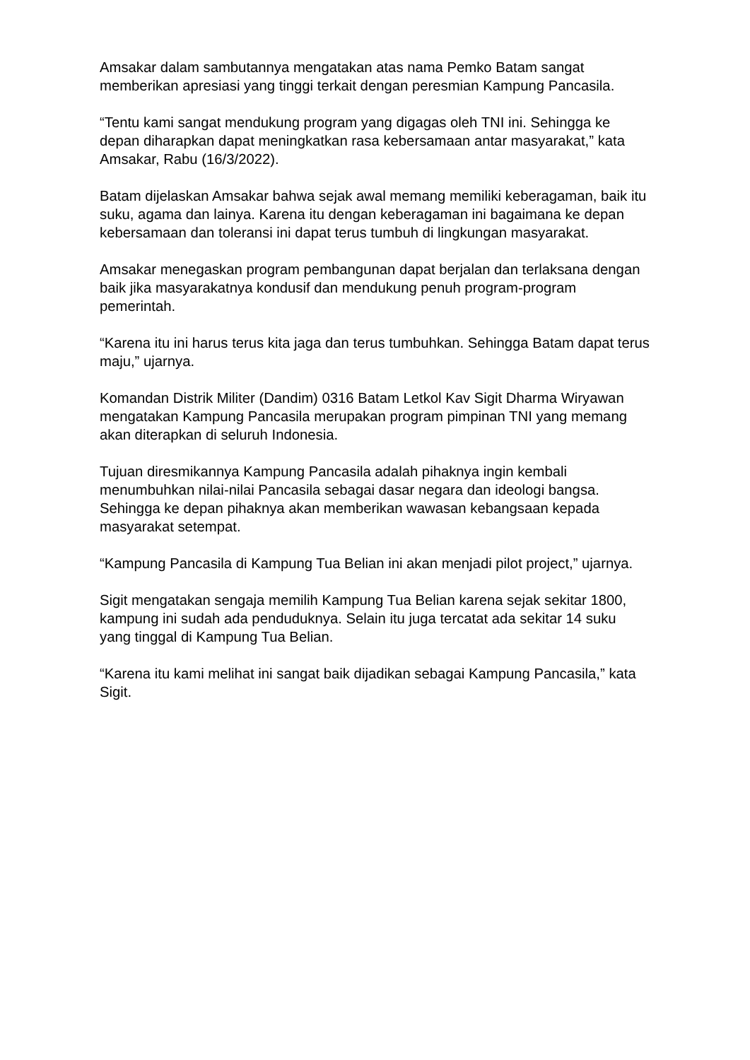Amsakar dalam sambutannya mengatakan atas nama Pemko Batam sangat memberikan apresiasi yang tinggi terkait dengan peresmian Kampung Pancasila.
“Tentu kami sangat mendukung program yang digagas oleh TNI ini. Sehingga ke depan diharapkan dapat meningkatkan rasa kebersamaan antar masyarakat,” kata Amsakar, Rabu (16/3/2022).
Batam dijelaskan Amsakar bahwa sejak awal memang memiliki keberagaman, baik itu suku, agama dan lainya. Karena itu dengan keberagaman ini bagaimana ke depan kebersamaan dan toleransi ini dapat terus tumbuh di lingkungan masyarakat.
Amsakar menegaskan program pembangunan dapat berjalan dan terlaksana dengan baik jika masyarakatnya kondusif dan mendukung penuh program-program pemerintah.
“Karena itu ini harus terus kita jaga dan terus tumbuhkan. Sehingga Batam dapat terus maju,” ujarnya.
Komandan Distrik Militer (Dandim) 0316 Batam Letkol Kav Sigit Dharma Wiryawan mengatakan Kampung Pancasila merupakan program pimpinan TNI yang memang akan diterapkan di seluruh Indonesia.
Tujuan diresmikannya Kampung Pancasila adalah pihaknya ingin kembali menumbuhkan nilai-nilai Pancasila sebagai dasar negara dan ideologi bangsa. Sehingga ke depan pihaknya akan memberikan wawasan kebangsaan kepada masyarakat setempat.
“Kampung Pancasila di Kampung Tua Belian ini akan menjadi pilot project,” ujarnya.
Sigit mengatakan sengaja memilih Kampung Tua Belian karena sejak sekitar 1800, kampung ini sudah ada penduduknya. Selain itu juga tercatat ada sekitar 14 suku yang tinggal di Kampung Tua Belian.
“Karena itu kami melihat ini sangat baik dijadikan sebagai Kampung Pancasila,” kata Sigit.